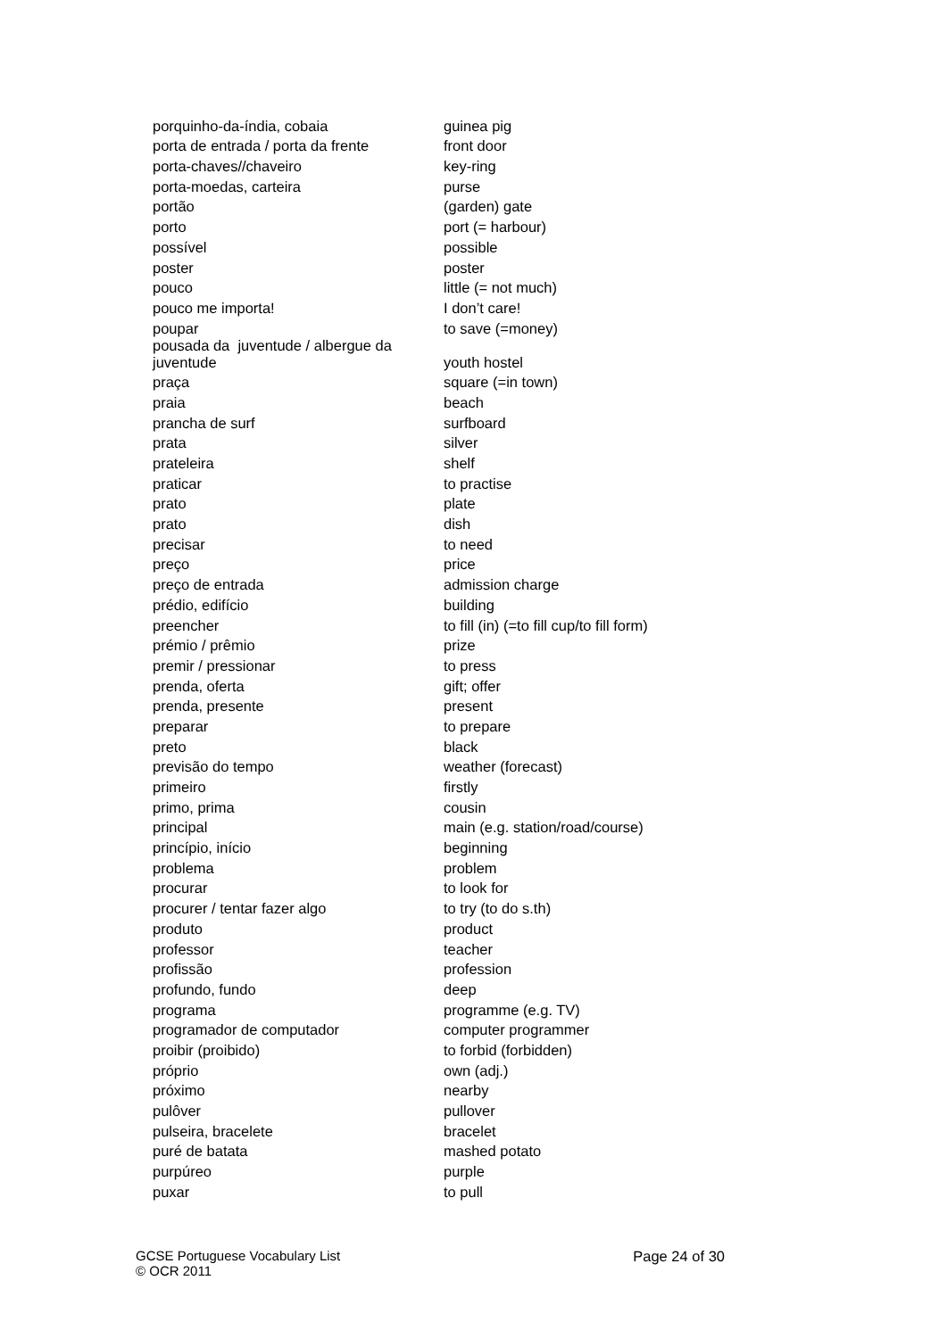| porquinho-da-índia, cobaia | guinea pig |
| porta de entrada / porta da frente | front door |
| porta-chaves//chaveiro | key-ring |
| porta-moedas, carteira | purse |
| portão | (garden) gate |
| porto | port (= harbour) |
| possível | possible |
| poster | poster |
| pouco | little (= not much) |
| pouco me importa! | I don’t care! |
| poupar | to save (=money) |
| pousada da juventude / albergue da juventude | youth hostel |
| praça | square (=in town) |
| praia | beach |
| prancha de surf | surfboard |
| prata | silver |
| prateleira | shelf |
| praticar | to practise |
| prato | plate |
| prato | dish |
| precisar | to need |
| preço | price |
| preço de entrada | admission charge |
| prédio, edifício | building |
| preencher | to fill (in) (=to fill cup/to fill form) |
| prémio / prêmio | prize |
| premir / pressionar | to press |
| prenda, oferta | gift; offer |
| prenda, presente | present |
| preparar | to prepare |
| preto | black |
| previsão do tempo | weather (forecast) |
| primeiro | firstly |
| primo, prima | cousin |
| principal | main (e.g. station/road/course) |
| princípio, início | beginning |
| problema | problem |
| procurar | to look for |
| procurer / tentar fazer algo | to try (to do s.th) |
| produto | product |
| professor | teacher |
| profissão | profession |
| profundo, fundo | deep |
| programa | programme (e.g. TV) |
| programador de computador | computer programmer |
| proibir (proibido) | to forbid (forbidden) |
| próprio | own (adj.) |
| próximo | nearby |
| pulôver | pullover |
| pulseira, bracelete | bracelet |
| puré de batata | mashed potato |
| purpúreo | purple |
| puxar | to pull |
GCSE Portuguese Vocabulary List
© OCR 2011
Page 24 of 30